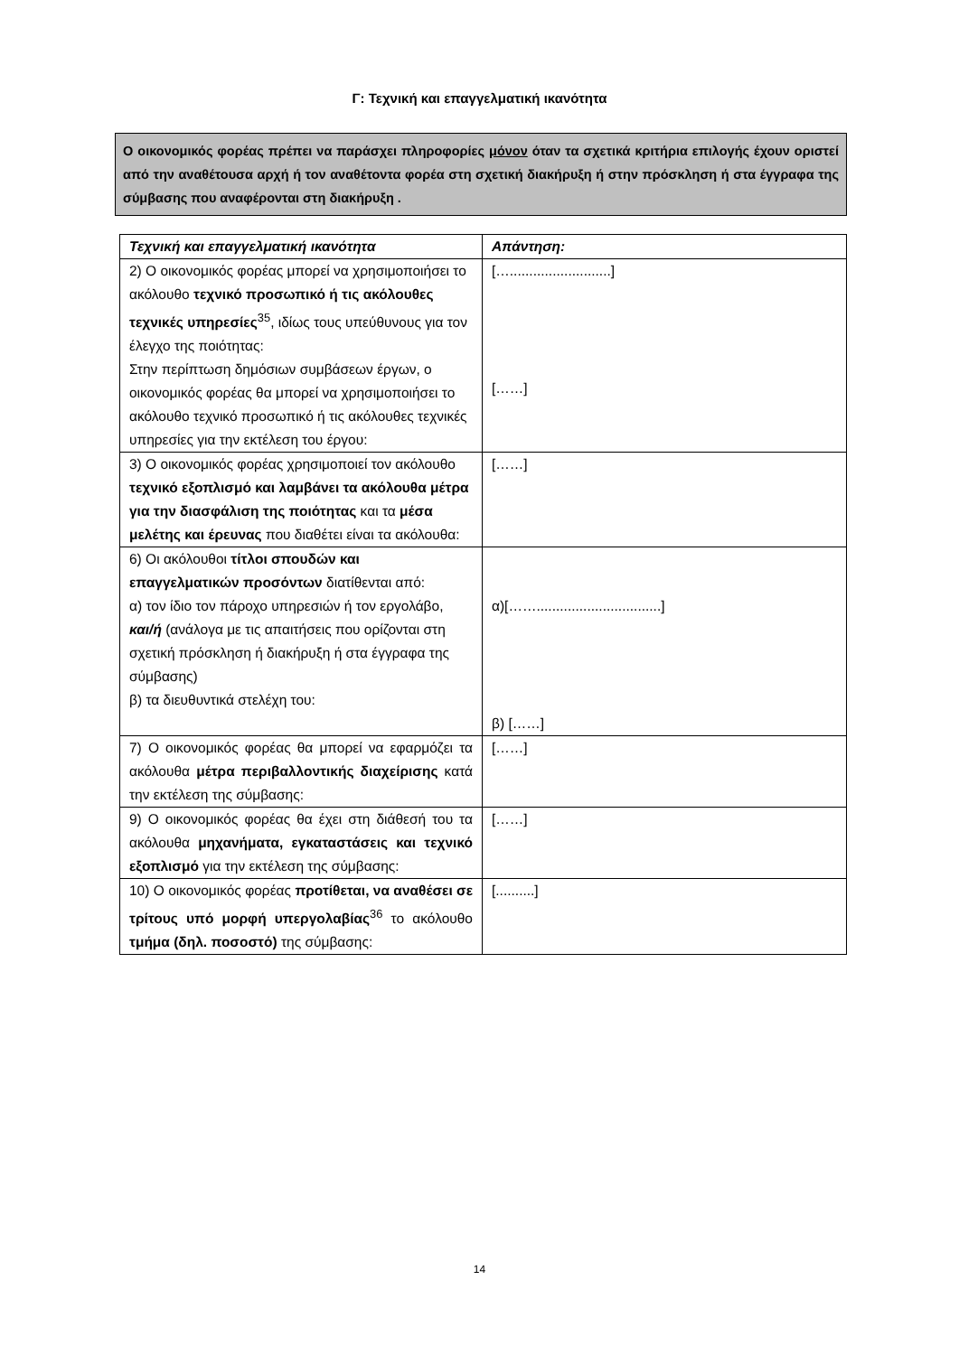Γ: Τεχνική και επαγγελματική ικανότητα
Ο οικονομικός φορέας πρέπει να παράσχει πληροφορίες μόνον όταν τα σχετικά κριτήρια επιλογής έχουν οριστεί από την αναθέτουσα αρχή ή τον αναθέτοντα φορέα στη σχετική διακήρυξη ή στην πρόσκληση ή στα έγγραφα της σύμβασης που αναφέρονται στη διακήρυξη .
| Τεχνική και επαγγελματική ικανότητα | Απάντηση: |
| --- | --- |
| 2) Ο οικονομικός φορέας μπορεί να χρησιμοποιήσει το ακόλουθο τεχνικό προσωπικό ή τις ακόλουθες τεχνικές υπηρεσίες<sup>35</sup>, ιδίως τους υπεύθυνους για τον έλεγχο της ποιότητας: Στην περίπτωση δημόσιων συμβάσεων έργων, ο οικονομικός φορέας θα μπορεί να χρησιμοποιήσει το ακόλουθο τεχνικό προσωπικό ή τις ακόλουθες τεχνικές υπηρεσίες για την εκτέλεση του έργου: | […..........................] [……] |
| 3) Ο οικονομικός φορέας χρησιμοποιεί τον ακόλουθο τεχνικό εξοπλισμό και λαμβάνει τα ακόλουθα μέτρα για την διασφάλιση της ποιότητας και τα μέσα μελέτης και έρευνας που διαθέτει είναι τα ακόλουθα: | [……] |
| 6) Οι ακόλουθοι τίτλοι σπουδών και επαγγελματικών προσόντων διατίθενται από: α) τον ίδιο τον πάροχο υπηρεσιών ή τον εργολάβο, και/ή (ανάλογα με τις απαιτήσεις που ορίζονται στη σχετική πρόσκληση ή διακήρυξη ή στα έγγραφα της σύμβασης) β) τα διευθυντικά στελέχη του: | α)[……................................] β) [……] |
| 7) Ο οικονομικός φορέας θα μπορεί να εφαρμόζει τα ακόλουθα μέτρα περιβαλλοντικής διαχείρισης κατά την εκτέλεση της σύμβασης: | [……] |
| 9) Ο οικονομικός φορέας θα έχει στη διάθεσή του τα ακόλουθα μηχανήματα, εγκαταστάσεις και τεχνικό εξοπλισμό για την εκτέλεση της σύμβασης: | [……] |
| 10) Ο οικονομικός φορέας προτίθεται, να αναθέσει σε τρίτους υπό μορφή υπεργολαβίας<sup>36</sup> το ακόλουθο τμήμα (δηλ. ποσοστό) της σύμβασης: | [..........] |
14